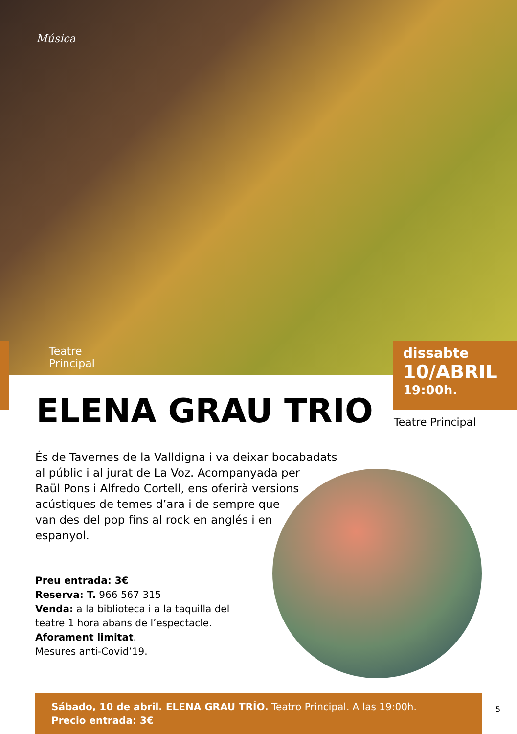Música
Teatre Principal
dissabte
10/ABRIL
19:00h.
Teatre Principal
ELENA GRAU TRIO
És de Tavernes de la Valldigna i va deixar bocabadats al públic i al jurat de La Voz. Acompanyada per
Raül Pons i Alfredo Cortell, ens oferirà versions
acústiques de temes d’ara i de sempre que
van des del pop fins al rock en anglés i en
espanyol.
Preu entrada: 3€
Reserva: T. 966 567 315
Venda: a la biblioteca i a la taquilla del
teatre 1 hora abans de l’espectacle.
Aforament limitat.
Mesures anti-Covid’19.
Sábado, 10 de abril. ELENA GRAU TRÍO. Teatro Principal. A las 19:00h.
Precio entrada: 3€
5